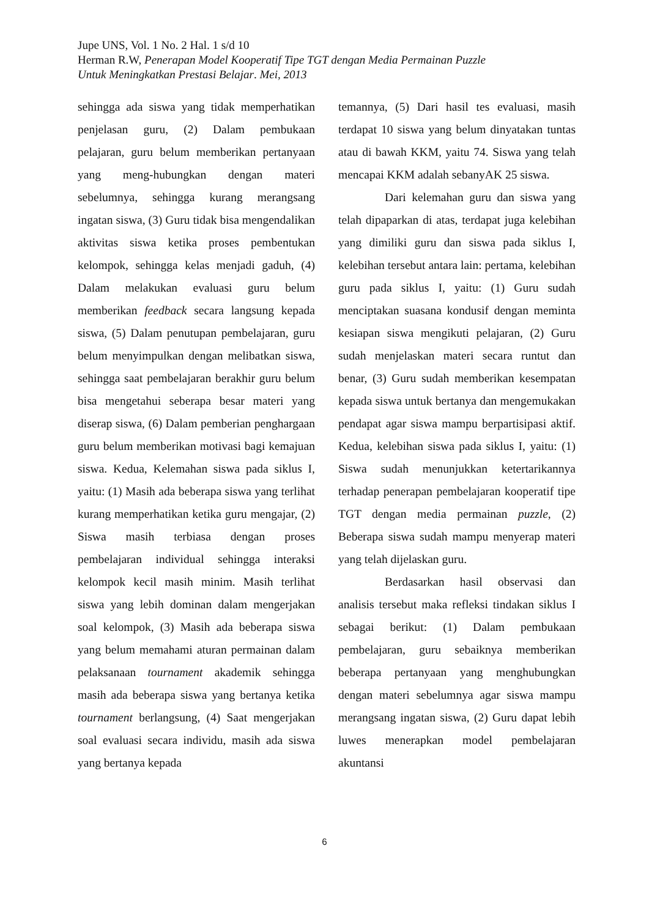Jupe UNS, Vol. 1 No. 2 Hal. 1 s/d 10
Herman R.W, Penerapan Model Kooperatif Tipe TGT dengan Media Permainan Puzzle
Untuk Meningkatkan Prestasi Belajar. Mei, 2013
sehingga ada siswa yang tidak memperhatikan penjelasan guru, (2) Dalam pembukaan pelajaran, guru belum memberikan pertanyaan yang meng-hubungkan dengan materi sebelumnya, sehingga kurang merangsang ingatan siswa, (3) Guru tidak bisa mengendalikan aktivitas siswa ketika proses pembentukan kelompok, sehingga kelas menjadi gaduh, (4) Dalam melakukan evaluasi guru belum memberikan feedback secara langsung kepada siswa, (5) Dalam penutupan pembelajaran, guru belum menyimpulkan dengan melibatkan siswa, sehingga saat pembelajaran berakhir guru belum bisa mengetahui seberapa besar materi yang diserap siswa, (6) Dalam pemberian penghargaan guru belum memberikan motivasi bagi kemajuan siswa. Kedua, Kelemahan siswa pada siklus I, yaitu: (1) Masih ada beberapa siswa yang terlihat kurang memperhatikan ketika guru mengajar, (2) Siswa masih terbiasa dengan proses pembelajaran individual sehingga interaksi kelompok kecil masih minim. Masih terlihat siswa yang lebih dominan dalam mengerjakan soal kelompok, (3) Masih ada beberapa siswa yang belum memahami aturan permainan dalam pelaksanaan tournament akademik sehingga masih ada beberapa siswa yang bertanya ketika tournament berlangsung, (4) Saat mengerjakan soal evaluasi secara individu, masih ada siswa yang bertanya kepada
temannya, (5) Dari hasil tes evaluasi, masih terdapat 10 siswa yang belum dinyatakan tuntas atau di bawah KKM, yaitu 74. Siswa yang telah mencapai KKM adalah sebanyAK 25 siswa.
Dari kelemahan guru dan siswa yang telah dipaparkan di atas, terdapat juga kelebihan yang dimiliki guru dan siswa pada siklus I, kelebihan tersebut antara lain: pertama, kelebihan guru pada siklus I, yaitu: (1) Guru sudah menciptakan suasana kondusif dengan meminta kesiapan siswa mengikuti pelajaran, (2) Guru sudah menjelaskan materi secara runtut dan benar, (3) Guru sudah memberikan kesempatan kepada siswa untuk bertanya dan mengemukakan pendapat agar siswa mampu berpartisipasi aktif. Kedua, kelebihan siswa pada siklus I, yaitu: (1) Siswa sudah menunjukkan ketertarikannya terhadap penerapan pembelajaran kooperatif tipe TGT dengan media permainan puzzle, (2) Beberapa siswa sudah mampu menyerap materi yang telah dijelaskan guru.
Berdasarkan hasil observasi dan analisis tersebut maka refleksi tindakan siklus I sebagai berikut: (1) Dalam pembukaan pembelajaran, guru sebaiknya memberikan beberapa pertanyaan yang menghubungkan dengan materi sebelumnya agar siswa mampu merangsang ingatan siswa, (2) Guru dapat lebih luwes menerapkan model pembelajaran akuntansi
6